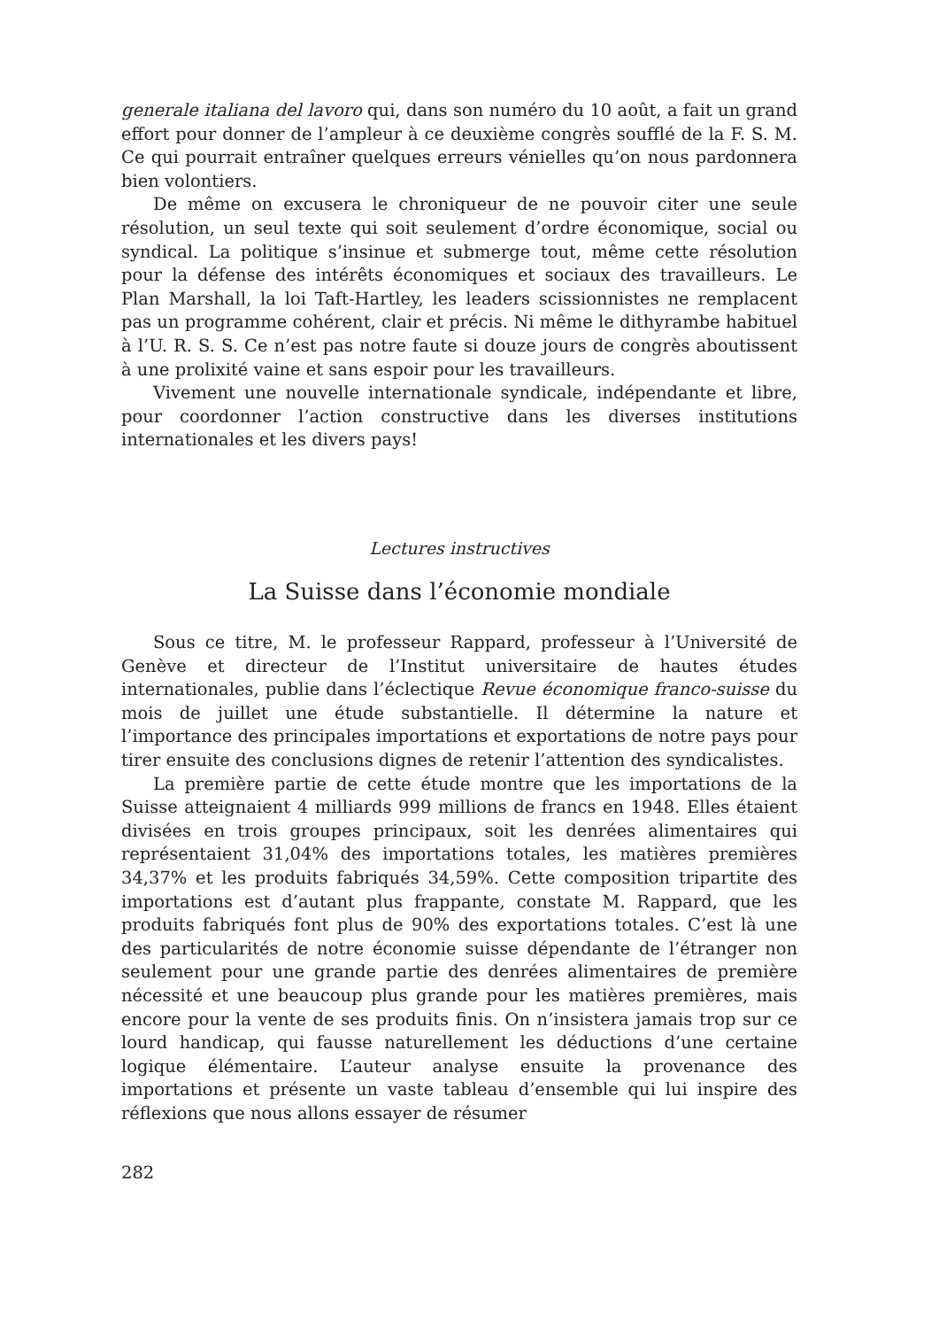generale italiana del lavoro qui, dans son numéro du 10 août, a fait un grand effort pour donner de l’ampleur à ce deuxième congrès soufflé de la F. S. M. Ce qui pourrait entraîner quelques erreurs vénielles qu’on nous pardonnera bien volontiers.
De même on excusera le chroniqueur de ne pouvoir citer une seule résolution, un seul texte qui soit seulement d’ordre économique, social ou syndical. La politique s’insinue et submerge tout, même cette résolution pour la défense des intérêts économiques et sociaux des travailleurs. Le Plan Marshall, la loi Taft-Hartley, les leaders scissionnistes ne remplacent pas un programme cohérent, clair et précis. Ni même le dithyrambe habituel à l’U. R. S. S. Ce n’est pas notre faute si douze jours de congrès aboutissent à une prolixité vaine et sans espoir pour les travailleurs.
Vivement une nouvelle internationale syndicale, indépendante et libre, pour coordonner l’action constructive dans les diverses institutions internationales et les divers pays!
Lectures instructives
La Suisse dans l’économie mondiale
Sous ce titre, M. le professeur Rappard, professeur à l’Université de Genève et directeur de l’Institut universitaire de hautes études internationales, publie dans l’éclectique Revue économique franco-suisse du mois de juillet une étude substantielle. Il détermine la nature et l’importance des principales importations et exportations de notre pays pour tirer ensuite des conclusions dignes de retenir l’attention des syndicalistes.
La première partie de cette étude montre que les importations de la Suisse atteignaient 4 milliards 999 millions de francs en 1948. Elles étaient divisées en trois groupes principaux, soit les denrées alimentaires qui représentaient 31,04% des importations totales, les matières premières 34,37% et les produits fabriqués 34,59%. Cette composition tripartite des importations est d’autant plus frappante, constate M. Rappard, que les produits fabriqués font plus de 90% des exportations totales. C’est là une des particularités de notre économie suisse dépendante de l’étranger non seulement pour une grande partie des denrées alimentaires de première nécessité et une beaucoup plus grande pour les matières premières, mais encore pour la vente de ses produits finis. On n’insistera jamais trop sur ce lourd handicap, qui fausse naturellement les déductions d’une certaine logique élémentaire. L’auteur analyse ensuite la provenance des importations et présente un vaste tableau d’ensemble qui lui inspire des réflexions que nous allons essayer de résumer
282